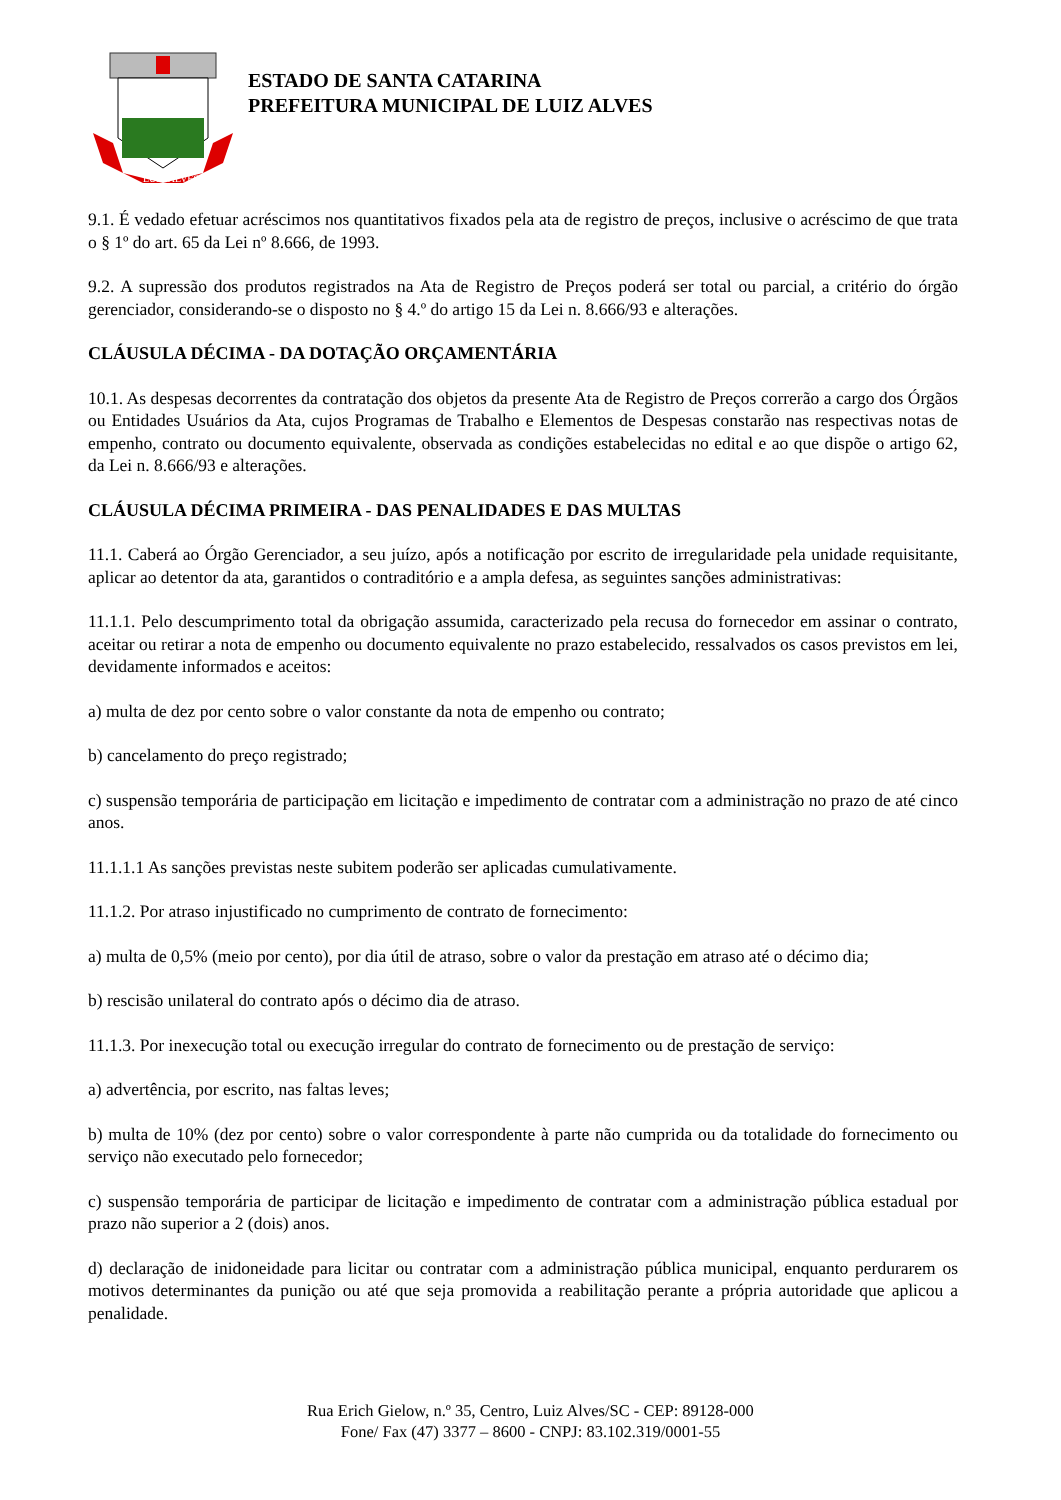LUIZ ALVES
ESTADO DE SANTA CATARINA
PREFEITURA MUNICIPAL DE LUIZ ALVES
9.1. É vedado efetuar acréscimos nos quantitativos fixados pela ata de registro de preços, inclusive o acréscimo de que trata o § 1º do art. 65 da Lei nº 8.666, de 1993.
9.2. A supressão dos produtos registrados na Ata de Registro de Preços poderá ser total ou parcial, a critério do órgão gerenciador, considerando-se o disposto no § 4.º do artigo 15 da Lei n. 8.666/93 e alterações.
CLÁUSULA DÉCIMA - DA DOTAÇÃO ORÇAMENTÁRIA
10.1. As despesas decorrentes da contratação dos objetos da presente Ata de Registro de Preços correrão a cargo dos Órgãos ou Entidades Usuários da Ata, cujos Programas de Trabalho e Elementos de Despesas constarão nas respectivas notas de empenho, contrato ou documento equivalente, observada as condições estabelecidas no edital e ao que dispõe o artigo 62, da Lei n. 8.666/93 e alterações.
CLÁUSULA DÉCIMA PRIMEIRA - DAS PENALIDADES E DAS MULTAS
11.1. Caberá ao Órgão Gerenciador, a seu juízo, após a notificação por escrito de irregularidade pela unidade requisitante, aplicar ao detentor da ata, garantidos o contraditório e a ampla defesa, as seguintes sanções administrativas:
11.1.1. Pelo descumprimento total da obrigação assumida, caracterizado pela recusa do fornecedor em assinar o contrato, aceitar ou retirar a nota de empenho ou documento equivalente no prazo estabelecido, ressalvados os casos previstos em lei, devidamente informados e aceitos:
a) multa de dez por cento sobre o valor constante da nota de empenho ou contrato;
b) cancelamento do preço registrado;
c) suspensão temporária de participação em licitação e impedimento de contratar com a administração no prazo de até cinco anos.
11.1.1.1 As sanções previstas neste subitem poderão ser aplicadas cumulativamente.
11.1.2. Por atraso injustificado no cumprimento de contrato de fornecimento:
a) multa de 0,5% (meio por cento), por dia útil de atraso, sobre o valor da prestação em atraso até o décimo dia;
b) rescisão unilateral do contrato após o décimo dia de atraso.
11.1.3. Por inexecução total ou execução irregular do contrato de fornecimento ou de prestação de serviço:
a) advertência, por escrito, nas faltas leves;
b) multa de 10% (dez por cento) sobre o valor correspondente à parte não cumprida ou da totalidade do fornecimento ou serviço não executado pelo fornecedor;
c) suspensão temporária de participar de licitação e impedimento de contratar com a administração pública estadual por prazo não superior a 2 (dois) anos.
d) declaração de inidoneidade para licitar ou contratar com a administração pública municipal, enquanto perdurarem os motivos determinantes da punição ou até que seja promovida a reabilitação perante a própria autoridade que aplicou a penalidade.
Rua Erich Gielow, n.º 35, Centro, Luiz Alves/SC - CEP: 89128-000
Fone/ Fax (47) 3377 – 8600 - CNPJ: 83.102.319/0001-55